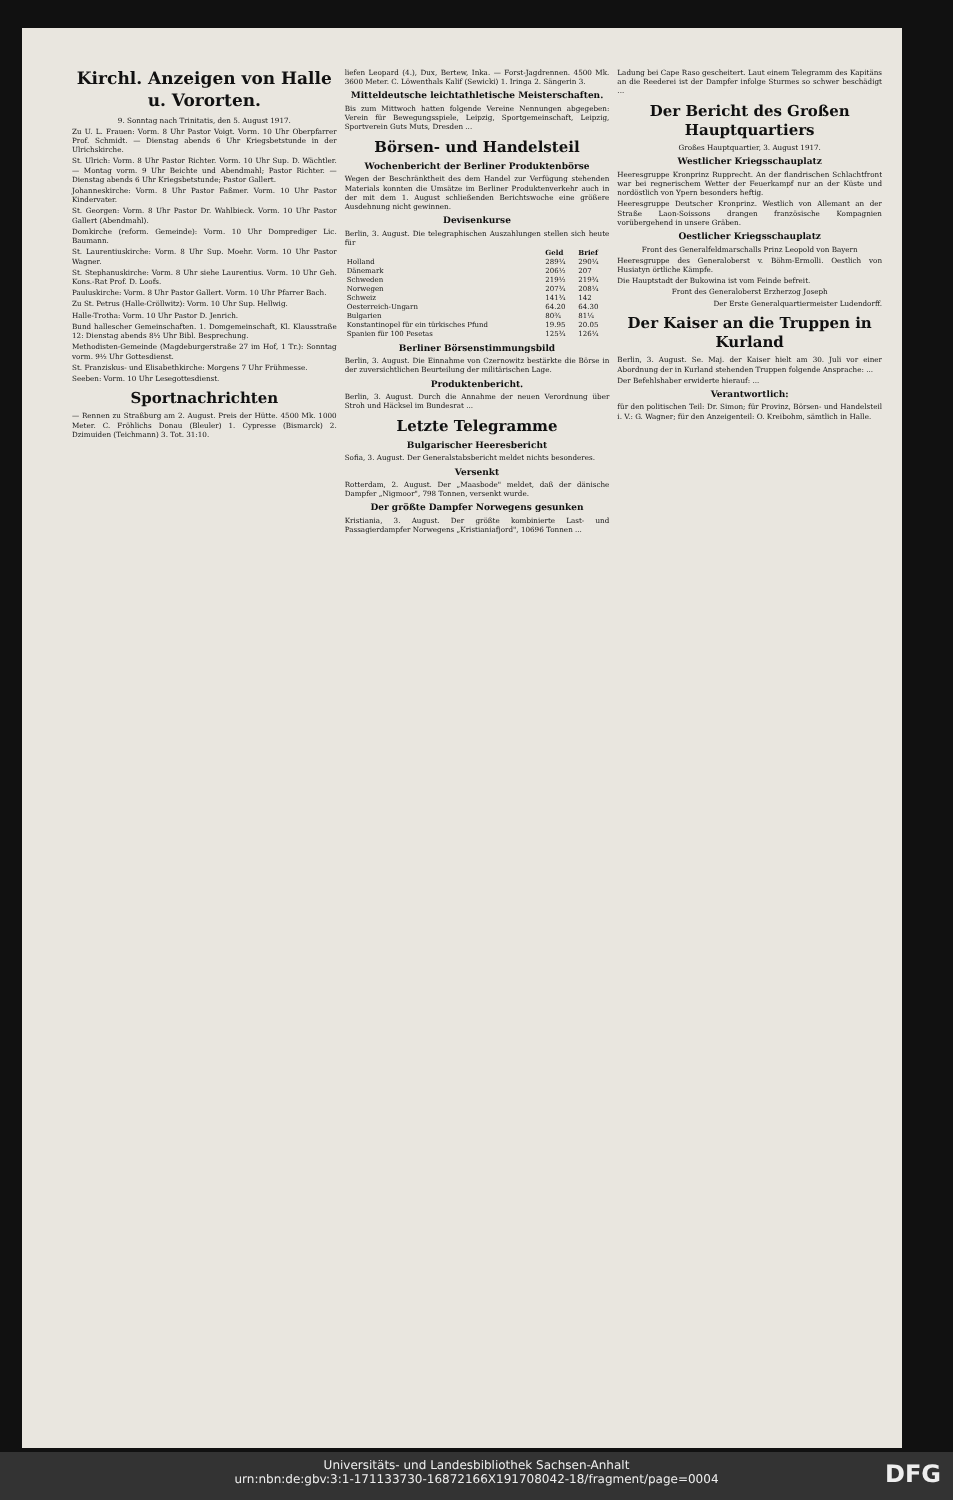Kirchl. Anzeigen von Halle u. Vororten.
9. Sonntag nach Trinitatis, den 5. August 1917.
Zu U. L. Frauen: Vorm. 8 Uhr Pastor Voigt. Vorm. 10 Uhr Oberpfarrer Prof. Schmidt. — Dienstag abends 6 Uhr Kriegsbetstunde in der Ulrichskirche.
St. Ulrich: Vorm. 8 Uhr Pastor Richter. Vorm. 10 Uhr Sup. D. Wächtler. — Montag vorm. 9 Uhr Beichte und Abendmahl; Pastor Richter. — Dienstag abends 6 Uhr Kriegsbetstunde; Pastor Gallert.
Johanneskirche: Vorm. 8 Uhr Pastor Faßmer. Vorm. 10 Uhr Pastor Kindervater.
St. Georgen: Vorm. 8 Uhr Pastor Dr. Wahlbieck. Vorm. 10 Uhr Pastor Gallert (Abendmahl).
Domkirche (reform. Gemeinde): Vorm. 10 Uhr Domprediger Lic. Baumann.
St. Laurentiuskirche: Vorm. 8 Uhr Sup. Moehr. Vorm. 10 Uhr Pastor Wagner.
St. Stephanuskirche: Vorm. 8 Uhr siehe Laurentius. Vorm. 10 Uhr Geh. Kons.-Rat Prof. D. Loofs.
Pauluskirche: Vorm. 8 Uhr Pastor Gallert. Vorm. 10 Uhr Pfarrer Bach.
Zu St. Petrus (Halle-Cröllwitz): Vorm. 10 Uhr Sup. Hellwig.
Halle-Trotha: Vorm. 10 Uhr Pastor D. Jenrich.
Bund hallescher Gemeinschaften. 1. Domgemeinschaft, Kl. Klausstraße 12: Dienstag abends 8½ Uhr Bibl. Besprechung.
Methodisten-Gemeinde (Magdeburgerstraße 27 im Hof, 1 Tr.): Sonntag vorm. 9½ Uhr Gottesdienst.
St. Franziskus- und Elisabethkirche: Morgens 7 Uhr Frühmesse.
Seeben: Vorm. 10 Uhr Lesegottesdienst.
Sportnachrichten
— Rennen zu Straßburg am 2. August. Preis der Hütte. 4500 Mk. 1000 Meter. C. Fröhlichs Donau (Bleuler) 1. Cypresse (Bismarck) 2. Dzimuiden (Teichmann) 3. Tot. 31:10.
liefen Leopard (4.), Dux, Bertew, Inka. — Forst-Jagdrennen. 4500 Mk. 3600 Meter. C. Löwenthals Kalif (Sewicki) 1. Iringa 2. Sängerin 3.
Mitteldeutsche leichtathletische Meisterschaften.
Bis zum Mittwoch hatten folgende Vereine Nennungen abgegeben: Verein für Bewegungsspiele, Leipzig, Sportgemeinschaft, Leipzig, Sportverein Guts Muts, Dresden ...
Börsen- und Handelsteil
Wochenbericht der Berliner Produktenbörse
Wegen der Beschränktheit des dem Handel zur Verfügung stehenden Materials konnten die Umsätze im Berliner Produktenverkehr auch in der mit dem 1. August schließenden Berichtswoche eine größere Ausdehnung nicht gewinnen.
Devisenkurse
Berlin, 3. August. Die telegraphischen Auszahlungen stellen sich heute für
| | Geld | Brief |
| --- | --- | --- |
| Holland | 289¼ | 290¼ |
| Dänemark | 206½ | 207 |
| Schweden | 219½ | 219¾ |
| Norwegen | 207¾ | 208¼ |
| Schweiz | 141¾ | 142 |
| Oesterreich-Ungarn | 64.20 | 64.30 |
| Bulgarien | 80¾ | 81¼ |
| Konstantinopel für ein türkisches Pfund | 19.95 | 20.05 |
| Spanien für 100 Pesetas | 125¾ | 126¼ |
Berliner Börsenstimmungsbild
Berlin, 3. August. Die Einnahme von Czernowitz bestärkte die Börse in der zuversichtlichen Beurteilung der militärischen Lage.
Produktenbericht.
Berlin, 3. August. Durch die Annahme der neuen Verordnung über Stroh und Häcksel im Bundesrat ...
Letzte Telegramme
Bulgarischer Heeresbericht
Sofia, 3. August. Der Generalstabsbericht meldet nichts besonderes.
Versenkt
Rotterdam, 2. August. Der „Maasbode" meldet, daß der dänische Dampfer „Nigmoor", 798 Tonnen, versenkt wurde.
Der größte Dampfer Norwegens gesunken
Kristiania, 3. August. Der größte kombinierte Last- und Passagierdampfer Norwegens „Kristianiafjord", 10696 Tonnen ...
Ladung bei Cape Raso gescheitert. Laut einem Telegramm des Kapitäns an die Reederei ist der Dampfer infolge Sturmes so schwer beschädigt ...
Der Bericht des Großen Hauptquartiers
Großes Hauptquartier, 3. August 1917.
Westlicher Kriegsschauplatz
Heeresgruppe Kronprinz Rupprecht. An der flandrischen Schlachtfront war bei regnerischem Wetter der Feuerkampf nur an der Küste und nordöstlich von Ypern besonders heftig.
Heeresgruppe Deutscher Kronprinz. Westlich von Allemant an der Straße Laon-Soissons drangen französische Kompagnien vorübergehend in unsere Gräben.
Oestlicher Kriegsschauplatz
Front des Generalfeldmarschalls Prinz Leopold von Bayern
Heeresgruppe des Generaloberst v. Böhm-Ermolli. Oestlich von Husiatyn örtliche Kämpfe.
Die Hauptstadt der Bukowina ist vom Feinde befreit.
Front des Generaloberst Erzherzog Joseph
Der Erste Generalquartiermeister Ludendorff.
Der Kaiser an die Truppen in Kurland
Berlin, 3. August. Se. Maj. der Kaiser hielt am 30. Juli vor einer Abordnung der in Kurland stehenden Truppen folgende Ansprache: ...
Der Befehlshaber erwiderte hierauf: ...
Verantwortlich:
für den politischen Teil: Dr. Simon; für Provinz, Börsen- und Handelsteil i. V.: G. Wagner; für den Anzeigenteil: O. Kreibohm, sämtlich in Halle.
Universitäts- und Landesbibliothek Sachsen-Anhalt
urn:nbn:de:gbv:3:1-171133730-16872166X191708042-18/fragment/page=0004
DFG